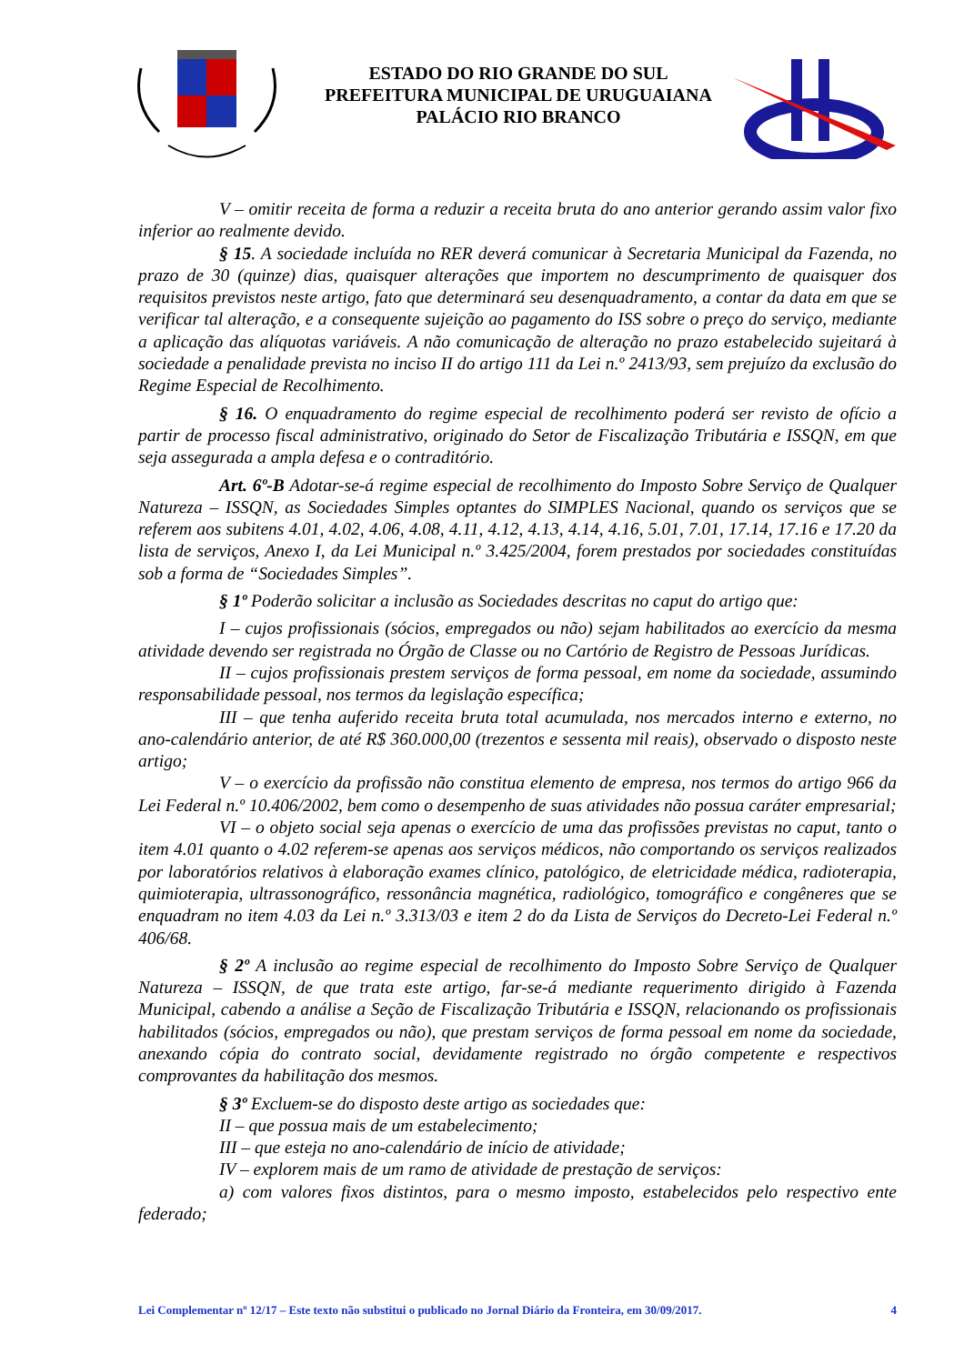ESTADO DO RIO GRANDE DO SUL
PREFEITURA MUNICIPAL DE URUGUAIANA
PALÁCIO RIO BRANCO
V – omitir receita de forma a reduzir a receita bruta do ano anterior gerando assim valor fixo inferior ao realmente devido.
§ 15. A sociedade incluída no RER deverá comunicar à Secretaria Municipal da Fazenda, no prazo de 30 (quinze) dias, quaisquer alterações que importem no descumprimento de quaisquer dos requisitos previstos neste artigo, fato que determinará seu desenquadramento, a contar da data em que se verificar tal alteração, e a consequente sujeição ao pagamento do ISS sobre o preço do serviço, mediante a aplicação das alíquotas variáveis. A não comunicação de alteração no prazo estabelecido sujeitará à sociedade a penalidade prevista no inciso II do artigo 111 da Lei n.º 2413/93, sem prejuízo da exclusão do Regime Especial de Recolhimento.
§ 16. O enquadramento do regime especial de recolhimento poderá ser revisto de ofício a partir de processo fiscal administrativo, originado do Setor de Fiscalização Tributária e ISSQN, em que seja assegurada a ampla defesa e o contraditório.
Art. 6º-B Adotar-se-á regime especial de recolhimento do Imposto Sobre Serviço de Qualquer Natureza – ISSQN, as Sociedades Simples optantes do SIMPLES Nacional, quando os serviços que se referem aos subitens 4.01, 4.02, 4.06, 4.08, 4.11, 4.12, 4.13, 4.14, 4.16, 5.01, 7.01, 17.14, 17.16 e 17.20 da lista de serviços, Anexo I, da Lei Municipal n.º 3.425/2004, forem prestados por sociedades constituídas sob a forma de “Sociedades Simples”.
§ 1º Poderão solicitar a inclusão as Sociedades descritas no caput do artigo que:
I – cujos profissionais (sócios, empregados ou não) sejam habilitados ao exercício da mesma atividade devendo ser registrada no Órgão de Classe ou no Cartório de Registro de Pessoas Jurídicas.
II – cujos profissionais prestem serviços de forma pessoal, em nome da sociedade, assumindo responsabilidade pessoal, nos termos da legislação específica;
III – que tenha auferido receita bruta total acumulada, nos mercados interno e externo, no ano-calendário anterior, de até R$ 360.000,00 (trezentos e sessenta mil reais), observado o disposto neste artigo;
V – o exercício da profissão não constitua elemento de empresa, nos termos do artigo 966 da Lei Federal n.º 10.406/2002, bem como o desempenho de suas atividades não possua caráter empresarial;
VI – o objeto social seja apenas o exercício de uma das profissões previstas no caput, tanto o item 4.01 quanto o 4.02 referem-se apenas aos serviços médicos, não comportando os serviços realizados por laboratórios relativos à elaboração exames clínico, patológico, de eletricidade médica, radioterapia, quimioterapia, ultrassonográfico, ressonância magnética, radiológico, tomográfico e congêneres que se enquadram no item 4.03 da Lei n.º 3.313/03 e item 2 do da Lista de Serviços do Decreto-Lei Federal n.º 406/68.
§ 2º A inclusão ao regime especial de recolhimento do Imposto Sobre Serviço de Qualquer Natureza – ISSQN, de que trata este artigo, far-se-á mediante requerimento dirigido à Fazenda Municipal, cabendo a análise a Seção de Fiscalização Tributária e ISSQN, relacionando os profissionais habilitados (sócios, empregados ou não), que prestam serviços de forma pessoal em nome da sociedade, anexando cópia do contrato social, devidamente registrado no órgão competente e respectivos comprovantes da habilitação dos mesmos.
§ 3º Excluem-se do disposto deste artigo as sociedades que:
II – que possua mais de um estabelecimento;
III – que esteja no ano-calendário de início de atividade;
IV – explorem mais de um ramo de atividade de prestação de serviços:
a) com valores fixos distintos, para o mesmo imposto, estabelecidos pelo respectivo ente federado;
Lei Complementar nº 12/17 – Este texto não substitui o publicado no Jornal Diário da Fronteira, em 30/09/2017. 4